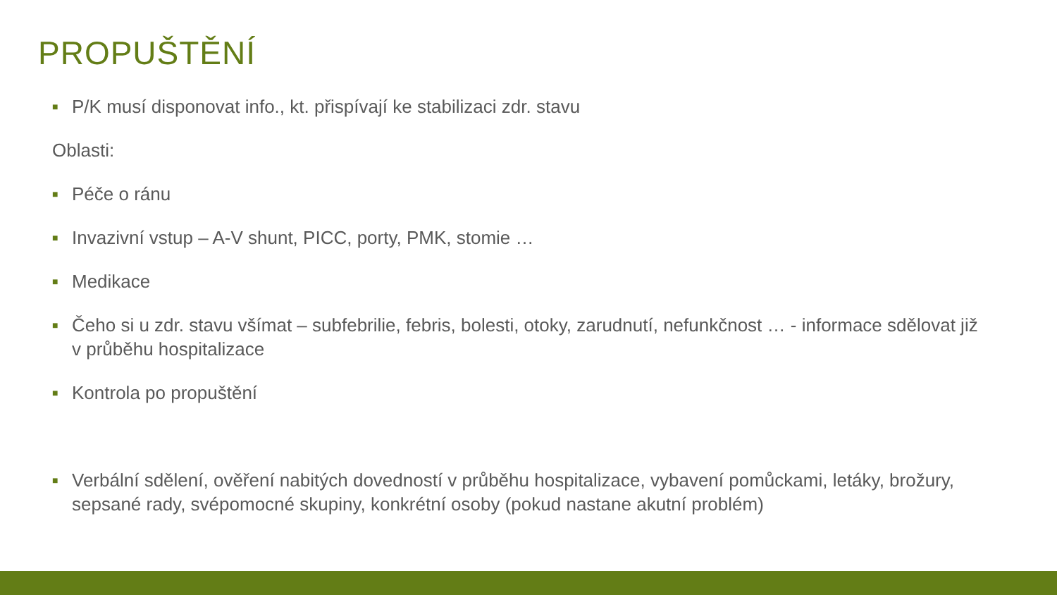PROPUŠTĚNÍ
■ P/K musí disponovat info., kt. přispívají ke stabilizaci zdr. stavu
Oblasti:
■ Péče o ránu
■ Invazivní vstup – A-V shunt, PICC, porty, PMK, stomie …
■ Medikace
■ Čeho si u zdr. stavu všímat – subfebrilie, febris, bolesti, otoky, zarudnutí, nefunkčnost … - informace sdělovat již v průběhu hospitalizace
■ Kontrola po propuštění
■ Verbální sdělení, ověření nabitých dovedností v průběhu hospitalizace, vybavení pomůckami, letáky, brožury, sepsané rady, svépomocné skupiny, konkrétní osoby (pokud nastane akutní problém)